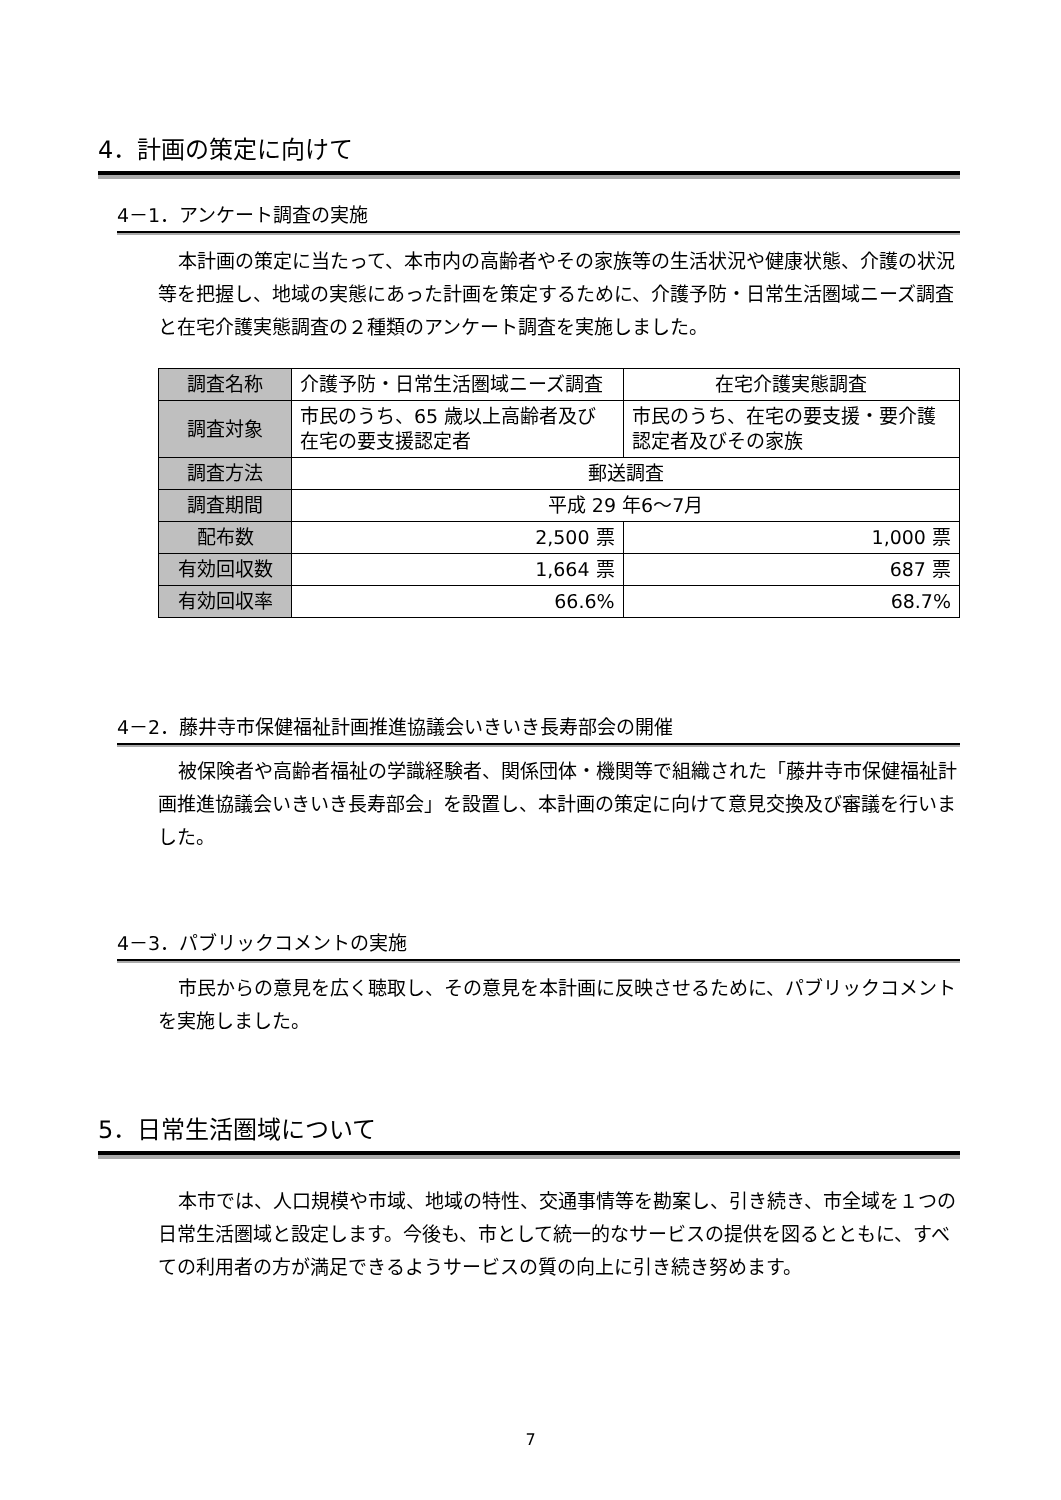4．計画の策定に向けて
4－1．アンケート調査の実施
本計画の策定に当たって、本市内の高齢者やその家族等の生活状況や健康状態、介護の状況等を把握し、地域の実態にあった計画を策定するために、介護予防・日常生活圏域ニーズ調査と在宅介護実態調査の２種類のアンケート調査を実施しました。
| 調査名称 | 介護予防・日常生活圏域ニーズ調査 | 在宅介護実態調査 |
| 調査対象 | 市民のうち、65 歳以上高齢者及び在宅の要支援認定者 | 市民のうち、在宅の要支援・要介護認定者及びその家族 |
| 調査方法 | 郵送調査 | |
| 調査期間 | 平成 29 年6～7月 | |
| 配布数 | 2,500 票 | 1,000 票 |
| 有効回収数 | 1,664 票 | 687 票 |
| 有効回収率 | 66.6% | 68.7% |
4－2．藤井寺市保健福祉計画推進協議会いきいき長寿部会の開催
被保険者や高齢者福祉の学識経験者、関係団体・機関等で組織された「藤井寺市保健福祉計画推進協議会いきいき長寿部会」を設置し、本計画の策定に向けて意見交換及び審議を行いました。
4－3．パブリックコメントの実施
市民からの意見を広く聴取し、その意見を本計画に反映させるために、パブリックコメントを実施しました。
5．日常生活圏域について
本市では、人口規模や市域、地域の特性、交通事情等を勘案し、引き続き、市全域を１つの日常生活圏域と設定します。今後も、市として統一的なサービスの提供を図るとともに、すべての利用者の方が満足できるようサービスの質の向上に引き続き努めます。
7